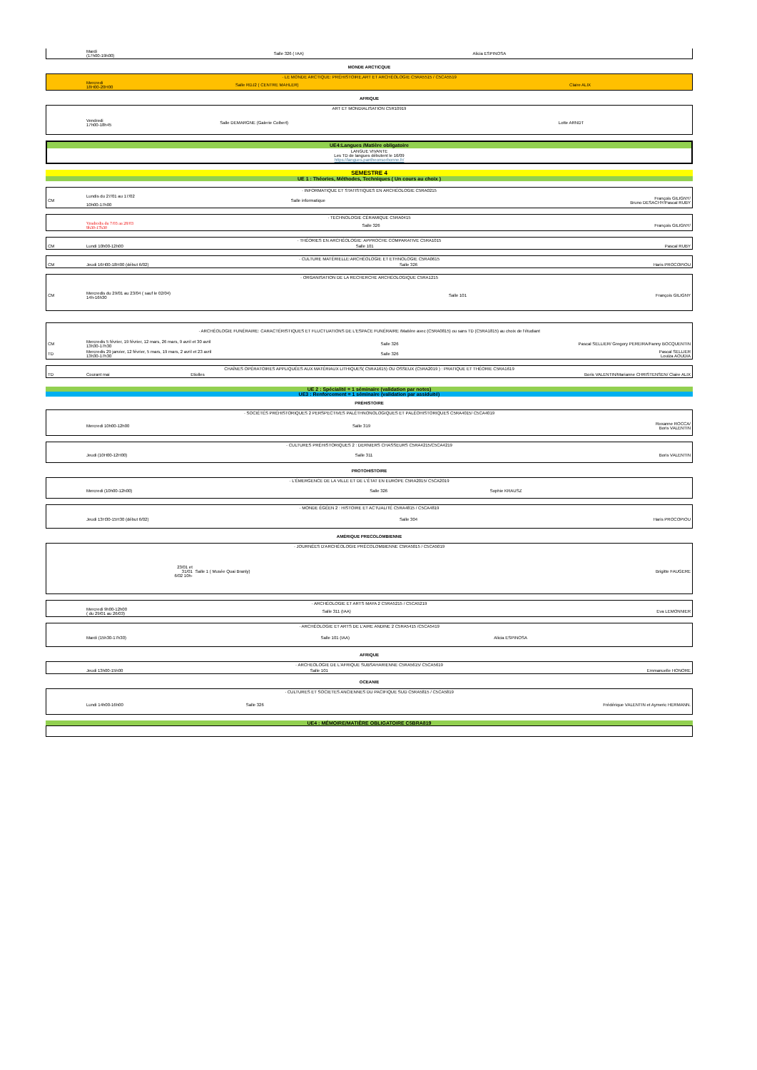| | Mardi (17h00-19h00) | Salle 326 ( IAA) | Alicia ESPINOSA |
MONDE ARCTICQUE
| · LE MONDE ARCTIQUE: PRÉHISTOIRE,ART ET ARCHÉOLOGIE C5RA5515 / C5CA5519 | | | |
| | Mercredi 18H00-20H00 | Salle RDJ2 ( CENTRE MAHLER) | Claire ALIX |
AFRIQUE
| ART ET MONDIALISATION C5R10919 | | | |
| | Vendredi 17h00-18h45 | Salle DEMARGNE (Galerie Colbert) | Lotte ARNDT |
| UE4:Langues /Matière obligatoire |
| LANGUE VIVANTE Les TD de langues débutent le 16/09 https://langues.pantheonsorbonne.fr/ |
SEMESTRE 4
UE 1 : Théories, Méthodes, Techniques ( Un cours au choix )
| · INFORMATIQUE ET STATISTIQUES EN ARCHÉOLOGIE C5RA0215 | | | |
| CM | Lundis du 27/01 au 17/02 10h00-17h00 | Salle informatique | François GILIGNY/ Bruno DESACHY/Pascal RUBY |
| · TECHNOLOGIE CÉRAMIQUE C5RA0415 | | | |
| | Vendredis du 7/03 au 28/03 9h30-17h30 | Salle 326 | François GILIGNY/ |
| · THÉORIES EN ARCHÉOLOGIE: APPROCHE COMPARATIVE C5RA1015 | | | |
| CM | Lundi 10h00-12h00 | Salle 101 | Pascal RUBY |
| · CULTURE MATÉRIELLE:ARCHÉOLOGIE ET ETHNOLOGIE C5RA0615 | | | |
| CM | Jeudi 16H00-18H00 (début 6/02) | Salle 326 | Haris PROCOPIOU |
| · ORGANISATION DE LA RECHERCHE ARCHÉOLOGIQUE C5RA1215 | | | |
| CM | Mercredis du 29/01 au 23/04 ( sauf le 02/04) 14h-16h30 | Salle 101 | François GILIGNY |
| · ARCHÉOLOGIE FUNÉRAIRE: CARACTÉRISTIQUES ET FLUCTUATIONS DE L'ESPACE FUNÉRAIRE /Matière avec (C5RA0815) ou sans TD (C5RA1815) au choix de l'étudiant | | | |
| CM | Mercredis 5 février, 19 février, 12 mars, 26 mars, 9 avril et 30 avril 13h30-17h30 | Salle 326 | Pascal SELLIER/ Gregory PEREIRA/Fanny BOCQUENTIN |
| TD | Mercredis 29 janvier, 12 février, 5 mars, 19 mars, 2 avril et 23 avril 13h30-17h30 | Salle 326 | Pascal SELLIER Louiza AOUDIA |
| CHAÎNES OPÉRATOIRES APPLIQUÉES AUX MATÉRIAUX LITHIQUES( C5RA1615) OU OSSEUX (C5RA2019 ) : PRATIQUE ET THÉORIE C5RA1619 | | | |
| TD | Courant mai | Etiolles | Boris VALENTIN/Marianne CHRISTENSEN/ Claire ALIX |
UE 2 : Spécialité = 1 séminaire (validation par notes)
UE3 : Renforcement = 1 séminaire (validation par assiduité)
PRÉHISTOIRE
| · SOCIÉTÉS PRÉHISTORIQUES 2 PERSPECTIVES PALÉTHNONOLOGIQUES ET PALÉOHISTORIQUES C5RA4015/ C5CA4019 | | | |
| | Mercredi 10h00-12h00 | Salle 319 | Roxanne ROCCA/ Boris VALENTIN |
| · CULTURES PRÉHISTORIQUES 2 : DERNIERS CHASSEURS C5RA4215/C5CA4219 | | | |
| | Jeudi (10H00-12H00) | Salle 311 | Boris VALENTIN |
PROTOHISTOIRE
| · L'ÉMERGENCE DE LA VILLE ET DE L'ÉTAT EN EUROPE C5RA2015/ C5CA2019 | | | |
| | Mercredi (10h00-12h00) | Salle 326 | Sophie KRAUSZ |
| · MONDE ÉGÉEN 2 : HISTOIRE ET ACTUALITÉ C5RA4815 / C5CA4819 | | | |
| | Jeudi 13H30-15H30 (début 6/02) | Salle 304 | Haris PROCOPIOU |
AMÉRIQUE PRECOLOMBIENNE
| · JOURNÉES D'ARCHÉOLOGIE PRÉCOLOMBIENNE C5RA5015 / C5CA5019 | | | |
| | 23/01 et 31/01 6/02 10h- | Salle 1 ( Musée Quai Branly) | Brigitte FAUGERE |
| · ARCHÉOLOGIE ET ARTS MAYA 2 C5RA5215 / C5CA5219 | | | |
| | Mercredi 9h00-12h00 ( du 29/01 au 26/03) | Salle 311 (IAA) | Eva LEMONNIER |
| · ARCHÉOLOGIE ET ARTS DE L'AIRE ANDINE 2 C5RA5415 /C5CA5419 | | | |
| | Mardi (15h30-17h30) | Salle 101 (IAA) | Alicia ESPINOSA |
AFRIQUE
| · ARCHEOLOGIE DE L'AFRIQUE SUBSAHARIENNE C5RA5615/ C5CA5619 | | | |
| | Jeudi 13h00-15h00 | Salle 101 | Emmanuelle HONORE |
OCEANIE
| · CULTURES ET SOCIETES ANCIENNES DU PACIFIQUE SUD C5RA5815 / C5CA5819 | | | |
| | Lundi 14h00-16h00 | Salle 326 | Frédérique VALENTIN et Aymeric HERMANN. |
UE4 : MÉMOIRE/MATIÈRE OBLIGATOIRE C5BRA819